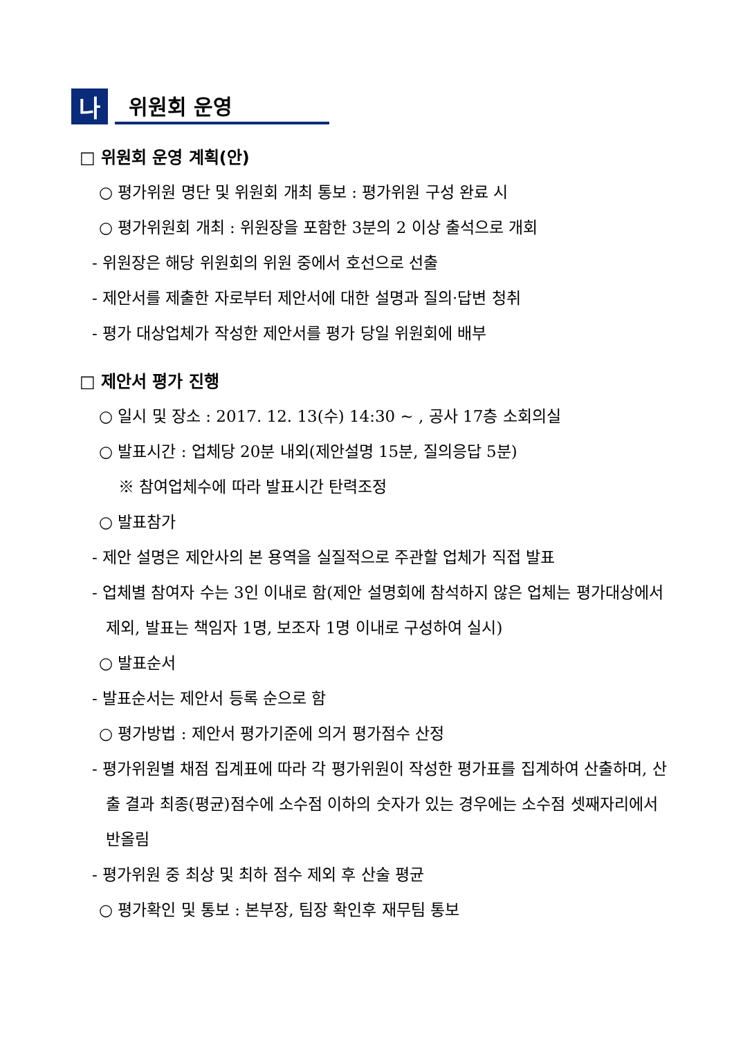나
위원회 운영
□ 위원회 운영 계획(안)
○ 평가위원 명단 및 위원회 개최 통보 : 평가위원 구성 완료 시
○ 평가위원회 개최 : 위원장을 포함한 3분의 2 이상 출석으로 개회
- 위원장은 해당 위원회의 위원 중에서 호선으로 선출
- 제안서를 제출한 자로부터 제안서에 대한 설명과 질의·답변 청취
- 평가 대상업체가 작성한 제안서를 평가 당일 위원회에 배부
□ 제안서 평가 진행
○ 일시 및 장소 : 2017. 12. 13(수) 14:30 ~ , 공사 17층 소회의실
○ 발표시간 : 업체당 20분 내외(제안설명 15분, 질의응답 5분)
※ 참여업체수에 따라 발표시간 탄력조정
○ 발표참가
- 제안 설명은 제안사의 본 용역을 실질적으로 주관할 업체가 직접 발표
- 업체별 참여자 수는 3인 이내로 함(제안 설명회에 참석하지 않은 업체는 평가대상에서 제외, 발표는 책임자 1명, 보조자 1명 이내로 구성하여 실시)
○ 발표순서
- 발표순서는 제안서 등록 순으로 함
○ 평가방법 : 제안서 평가기준에 의거 평가점수 산정
- 평가위원별 채점 집계표에 따라 각 평가위원이 작성한 평가표를 집계하여 산출하며, 산출 결과 최종(평균)점수에 소수점 이하의 숫자가 있는 경우에는 소수점 셋째자리에서 반올림
- 평가위원 중 최상 및 최하 점수 제외 후 산술 평균
○ 평가확인 및 통보 : 본부장, 팀장 확인후 재무팀 통보